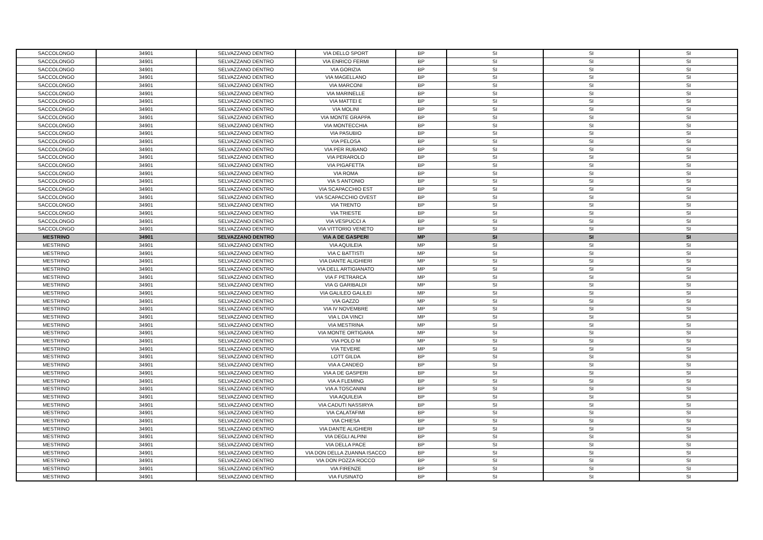| SACCOLONGO | 34901 | SELVAZZANO DENTRO | VIA DELLO SPORT | BP | SI | SI | SI |
| SACCOLONGO | 34901 | SELVAZZANO DENTRO | VIA ENRICO FERMI | BP | SI | SI | SI |
| SACCOLONGO | 34901 | SELVAZZANO DENTRO | VIA GORIZIA | BP | SI | SI | SI |
| SACCOLONGO | 34901 | SELVAZZANO DENTRO | VIA MAGELLANO | BP | SI | SI | SI |
| SACCOLONGO | 34901 | SELVAZZANO DENTRO | VIA MARCONI | BP | SI | SI | SI |
| SACCOLONGO | 34901 | SELVAZZANO DENTRO | VIA MARINELLE | BP | SI | SI | SI |
| SACCOLONGO | 34901 | SELVAZZANO DENTRO | VIA MATTEI E | BP | SI | SI | SI |
| SACCOLONGO | 34901 | SELVAZZANO DENTRO | VIA MOLINI | BP | SI | SI | SI |
| SACCOLONGO | 34901 | SELVAZZANO DENTRO | VIA MONTE GRAPPA | BP | SI | SI | SI |
| SACCOLONGO | 34901 | SELVAZZANO DENTRO | VIA MONTECCHIA | BP | SI | SI | SI |
| SACCOLONGO | 34901 | SELVAZZANO DENTRO | VIA PASUBIO | BP | SI | SI | SI |
| SACCOLONGO | 34901 | SELVAZZANO DENTRO | VIA PELOSA | BP | SI | SI | SI |
| SACCOLONGO | 34901 | SELVAZZANO DENTRO | VIA PER RUBANO | BP | SI | SI | SI |
| SACCOLONGO | 34901 | SELVAZZANO DENTRO | VIA PERAROLO | BP | SI | SI | SI |
| SACCOLONGO | 34901 | SELVAZZANO DENTRO | VIA PIGAFETTA | BP | SI | SI | SI |
| SACCOLONGO | 34901 | SELVAZZANO DENTRO | VIA ROMA | BP | SI | SI | SI |
| SACCOLONGO | 34901 | SELVAZZANO DENTRO | VIA S ANTONIO | BP | SI | SI | SI |
| SACCOLONGO | 34901 | SELVAZZANO DENTRO | VIA SCAPACCHIO EST | BP | SI | SI | SI |
| SACCOLONGO | 34901 | SELVAZZANO DENTRO | VIA SCAPACCHIO OVEST | BP | SI | SI | SI |
| SACCOLONGO | 34901 | SELVAZZANO DENTRO | VIA TRENTO | BP | SI | SI | SI |
| SACCOLONGO | 34901 | SELVAZZANO DENTRO | VIA TRIESTE | BP | SI | SI | SI |
| SACCOLONGO | 34901 | SELVAZZANO DENTRO | VIA VESPUCCI A | BP | SI | SI | SI |
| SACCOLONGO | 34901 | SELVAZZANO DENTRO | VIA VITTORIO VENETO | BP | SI | SI | SI |
| MESTRINO | 34901 | SELVAZZANO DENTRO | VIA A DE GASPERI | MP | SI | SI | SI |
| MESTRINO | 34901 | SELVAZZANO DENTRO | VIA AQUILEIA | MP | SI | SI | SI |
| MESTRINO | 34901 | SELVAZZANO DENTRO | VIA C BATTISTI | MP | SI | SI | SI |
| MESTRINO | 34901 | SELVAZZANO DENTRO | VIA DANTE ALIGHIERI | MP | SI | SI | SI |
| MESTRINO | 34901 | SELVAZZANO DENTRO | VIA DELL ARTIGIANATO | MP | SI | SI | SI |
| MESTRINO | 34901 | SELVAZZANO DENTRO | VIA F PETRARCA | MP | SI | SI | SI |
| MESTRINO | 34901 | SELVAZZANO DENTRO | VIA G GARIBALDI | MP | SI | SI | SI |
| MESTRINO | 34901 | SELVAZZANO DENTRO | VIA GALILEO GALILEI | MP | SI | SI | SI |
| MESTRINO | 34901 | SELVAZZANO DENTRO | VIA GAZZO | MP | SI | SI | SI |
| MESTRINO | 34901 | SELVAZZANO DENTRO | VIA IV NOVEMBRE | MP | SI | SI | SI |
| MESTRINO | 34901 | SELVAZZANO DENTRO | VIA L DA VINCI | MP | SI | SI | SI |
| MESTRINO | 34901 | SELVAZZANO DENTRO | VIA MESTRINA | MP | SI | SI | SI |
| MESTRINO | 34901 | SELVAZZANO DENTRO | VIA MONTE ORTIGARA | MP | SI | SI | SI |
| MESTRINO | 34901 | SELVAZZANO DENTRO | VIA POLO M | MP | SI | SI | SI |
| MESTRINO | 34901 | SELVAZZANO DENTRO | VIA TEVERE | MP | SI | SI | SI |
| MESTRINO | 34901 | SELVAZZANO DENTRO | LOTT GILDA | BP | SI | SI | SI |
| MESTRINO | 34901 | SELVAZZANO DENTRO | VIA A CANDEO | BP | SI | SI | SI |
| MESTRINO | 34901 | SELVAZZANO DENTRO | VIA A DE GASPERI | BP | SI | SI | SI |
| MESTRINO | 34901 | SELVAZZANO DENTRO | VIA A FLEMING | BP | SI | SI | SI |
| MESTRINO | 34901 | SELVAZZANO DENTRO | VIA A TOSCANINI | BP | SI | SI | SI |
| MESTRINO | 34901 | SELVAZZANO DENTRO | VIA AQUILEIA | BP | SI | SI | SI |
| MESTRINO | 34901 | SELVAZZANO DENTRO | VIA CADUTI NASSIRYA | BP | SI | SI | SI |
| MESTRINO | 34901 | SELVAZZANO DENTRO | VIA CALATAFIMI | BP | SI | SI | SI |
| MESTRINO | 34901 | SELVAZZANO DENTRO | VIA CHIESA | BP | SI | SI | SI |
| MESTRINO | 34901 | SELVAZZANO DENTRO | VIA DANTE ALIGHIERI | BP | SI | SI | SI |
| MESTRINO | 34901 | SELVAZZANO DENTRO | VIA DEGLI ALPINI | BP | SI | SI | SI |
| MESTRINO | 34901 | SELVAZZANO DENTRO | VIA DELLA PACE | BP | SI | SI | SI |
| MESTRINO | 34901 | SELVAZZANO DENTRO | VIA DON DELLA ZUANNA ISACCO | BP | SI | SI | SI |
| MESTRINO | 34901 | SELVAZZANO DENTRO | VIA DON POZZA ROCCO | BP | SI | SI | SI |
| MESTRINO | 34901 | SELVAZZANO DENTRO | VIA FIRENZE | BP | SI | SI | SI |
| MESTRINO | 34901 | SELVAZZANO DENTRO | VIA FUSINATO | BP | SI | SI | SI |